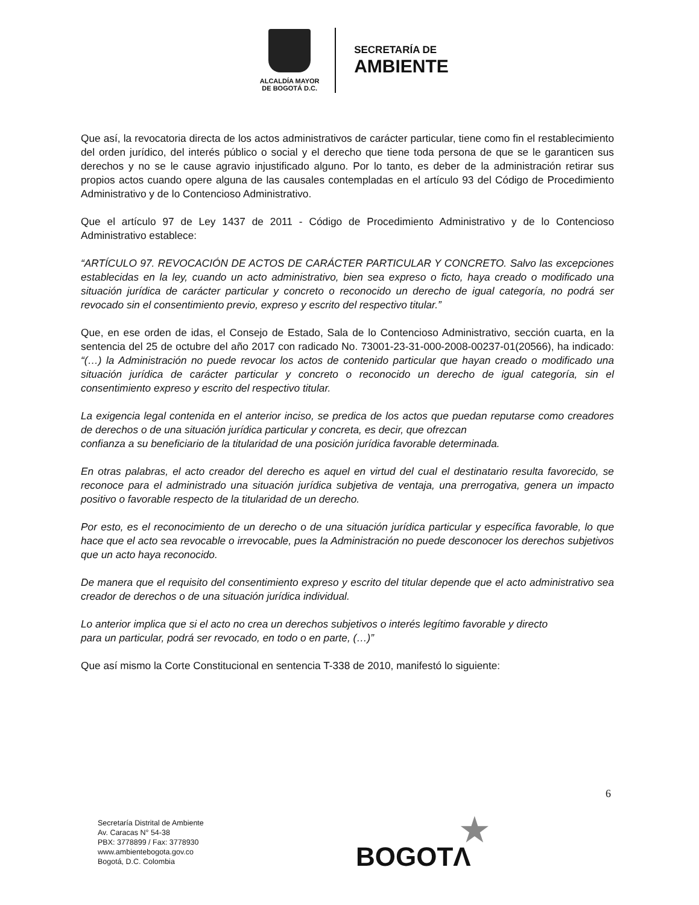ALCALDÍA MAYOR
DE BOGOTÁ D.C.
SECRETARÍA DE
AMBIENTE
Que así, la revocatoria directa de los actos administrativos de carácter particular, tiene como fin el restablecimiento del orden jurídico, del interés público o social y el derecho que tiene toda persona de que se le garanticen sus derechos y no se le cause agravio injustificado alguno. Por lo tanto, es deber de la administración retirar sus propios actos cuando opere alguna de las causales contempladas en el artículo 93 del Código de Procedimiento Administrativo y de lo Contencioso Administrativo.
Que el artículo 97 de Ley 1437 de 2011 - Código de Procedimiento Administrativo y de lo Contencioso Administrativo establece:
“ARTÍCULO 97. REVOCACIÓN DE ACTOS DE CARÁCTER PARTICULAR Y CONCRETO. Salvo las excepciones establecidas en la ley, cuando un acto administrativo, bien sea expreso o ficto, haya creado o modificado una situación jurídica de carácter particular y concreto o reconocido un derecho de igual categoría, no podrá ser revocado sin el consentimiento previo, expreso y escrito del respectivo titular.”
Que, en ese orden de idas, el Consejo de Estado, Sala de lo Contencioso Administrativo, sección cuarta, en la sentencia del 25 de octubre del año 2017 con radicado No. 73001-23-31-000-2008-00237-01(20566), ha indicado: “(…) la Administración no puede revocar los actos de contenido particular que hayan creado o modificado una situación jurídica de carácter particular y concreto o reconocido un derecho de igual categoría, sin el consentimiento expreso y escrito del respectivo titular.
La exigencia legal contenida en el anterior inciso, se predica de los actos que puedan reputarse como creadores de derechos o de una situación jurídica particular y concreta, es decir, que ofrezcan
confianza a su beneficiario de la titularidad de una posición jurídica favorable determinada.
En otras palabras, el acto creador del derecho es aquel en virtud del cual el destinatario resulta favorecido, se reconoce para el administrado una situación jurídica subjetiva de ventaja, una prerrogativa, genera un impacto positivo o favorable respecto de la titularidad de un derecho.
Por esto, es el reconocimiento de un derecho o de una situación jurídica particular y específica favorable, lo que hace que el acto sea revocable o irrevocable, pues la Administración no puede desconocer los derechos subjetivos que un acto haya reconocido.
De manera que el requisito del consentimiento expreso y escrito del titular depende que el acto administrativo sea creador de derechos o de una situación jurídica individual.
Lo anterior implica que si el acto no crea un derechos subjetivos o interés legítimo favorable y directo
para un particular, podrá ser revocado, en todo o en parte, (…)”
Que así mismo la Corte Constitucional en sentencia T-338 de 2010, manifestó lo siguiente:
6
Secretaría Distrital de Ambiente
Av. Caracas N° 54-38
PBX: 3778899 / Fax: 3778930
www.ambientebogota.gov.co
Bogotá, D.C. Colombia
★
BOGOTΛ